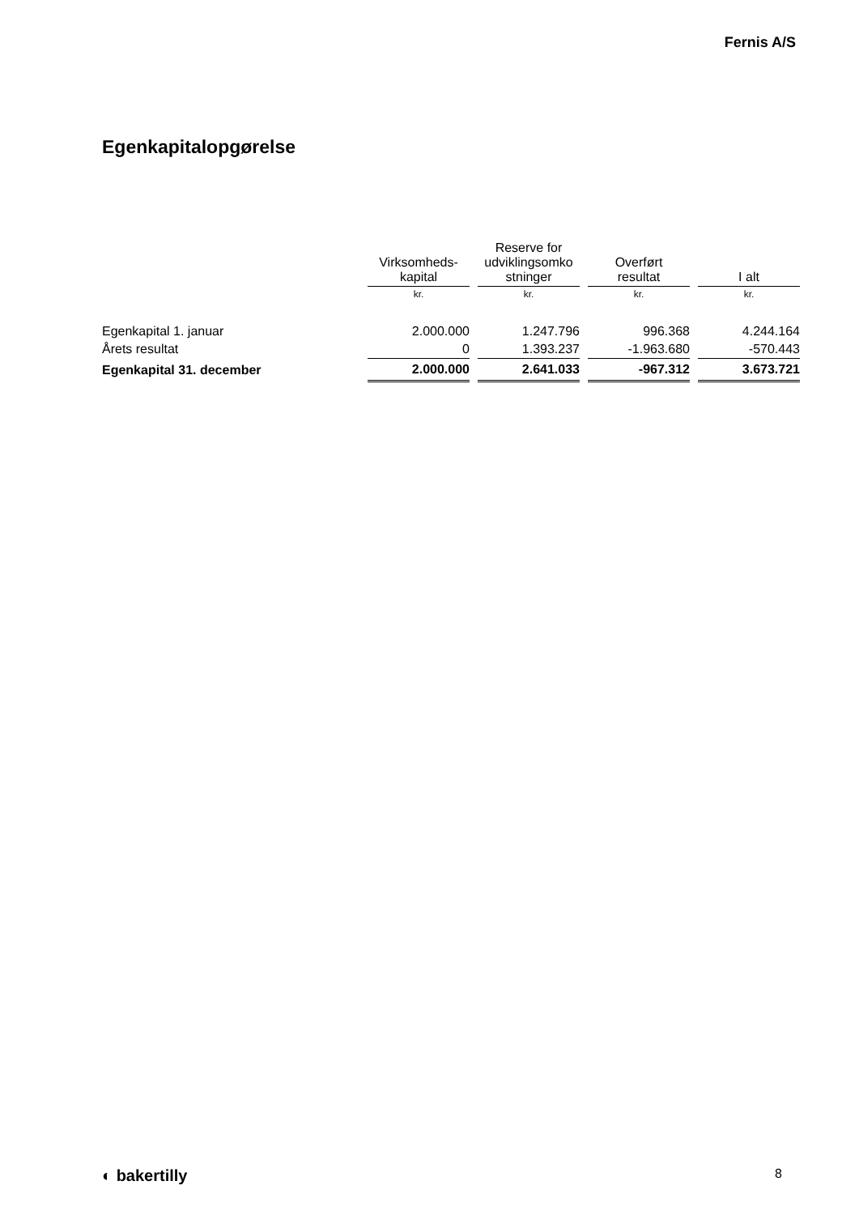Fernis A/S
Egenkapitalopgørelse
| | Virksomheds- kapital | Reserve for udviklingsomko stninger | Overført resultat | I alt |
| --- | --- | --- | --- | --- |
| | kr. | kr. | kr. | kr. |
| Egenkapital 1. januar | 2.000.000 | 1.247.796 | 996.368 | 4.244.164 |
| Årets resultat | 0 | 1.393.237 | -1.963.680 | -570.443 |
| Egenkapital 31. december | 2.000.000 | 2.641.033 | -967.312 | 3.673.721 |
◐ bakertilly 8